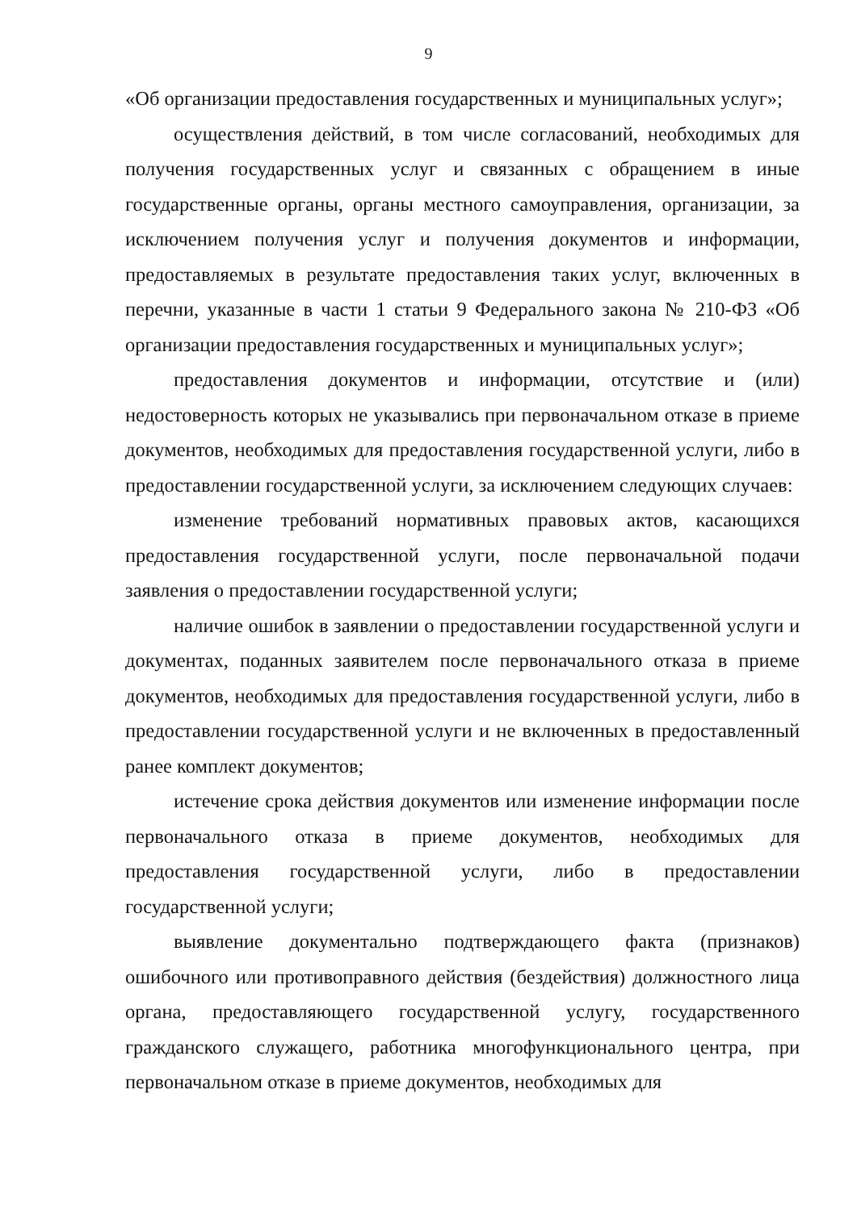9
«Об организации предоставления государственных и муниципальных услуг»;
осуществления действий, в том числе согласований, необходимых для получения государственных услуг и связанных с обращением в иные государственные органы, органы местного самоуправления, организации, за исключением получения услуг и получения документов и информации, предоставляемых в результате предоставления таких услуг, включенных в перечни, указанные в части 1 статьи 9 Федерального закона № 210-ФЗ «Об организации предоставления государственных и муниципальных услуг»;
предоставления документов и информации, отсутствие и (или) недостоверность которых не указывались при первоначальном отказе в приеме документов, необходимых для предоставления государственной услуги, либо в предоставлении государственной услуги, за исключением следующих случаев:
изменение требований нормативных правовых актов, касающихся предоставления государственной услуги, после первоначальной подачи заявления о предоставлении государственной услуги;
наличие ошибок в заявлении о предоставлении государственной услуги и документах, поданных заявителем после первоначального отказа в приеме документов, необходимых для предоставления государственной услуги, либо в предоставлении государственной услуги и не включенных в предоставленный ранее комплект документов;
истечение срока действия документов или изменение информации после первоначального отказа в приеме документов, необходимых для предоставления государственной услуги, либо в предоставлении государственной услуги;
выявление документально подтверждающего факта (признаков) ошибочного или противоправного действия (бездействия) должностного лица органа, предоставляющего государственной услугу, государственного гражданского служащего, работника многофункционального центра, при первоначальном отказе в приеме документов, необходимых для